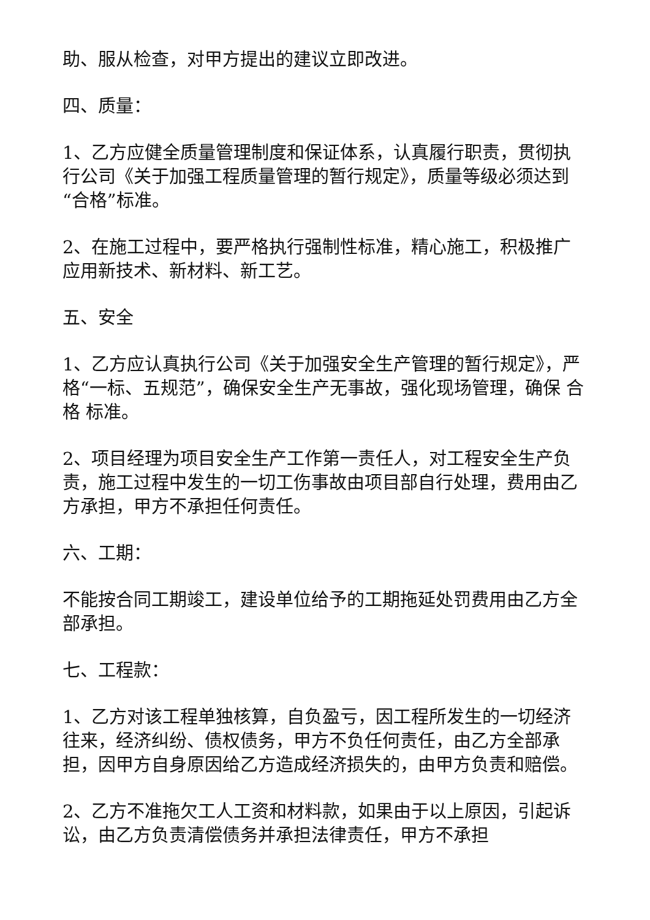助、服从检查，对甲方提出的建议立即改进。
四、质量：
1、乙方应健全质量管理制度和保证体系，认真履行职责，贯彻执行公司《关于加强工程质量管理的暂行规定》，质量等级必须达到“合格”标准。
2、在施工过程中，要严格执行强制性标准，精心施工，积极推广应用新技术、新材料、新工艺。
五、安全
1、乙方应认真执行公司《关于加强安全生产管理的暂行规定》，严格“一标、五规范”，确保安全生产无事故，强化现场管理，确保 合格 标准。
2、项目经理为项目安全生产工作第一责任人，对工程安全生产负责，施工过程中发生的一切工伤事故由项目部自行处理，费用由乙方承担，甲方不承担任何责任。
六、工期：
不能按合同工期竣工，建设单位给予的工期拖延处罚费用由乙方全部承担。
七、工程款：
1、乙方对该工程单独核算，自负盈亏，因工程所发生的一切经济往来，经济纠纷、债权债务，甲方不负任何责任，由乙方全部承担，因甲方自身原因给乙方造成经济损失的，由甲方负责和赔偿。
2、乙方不准拖欠工人工资和材料款，如果由于以上原因，引起诉讼，由乙方负责清偿债务并承担法律责任，甲方不承担